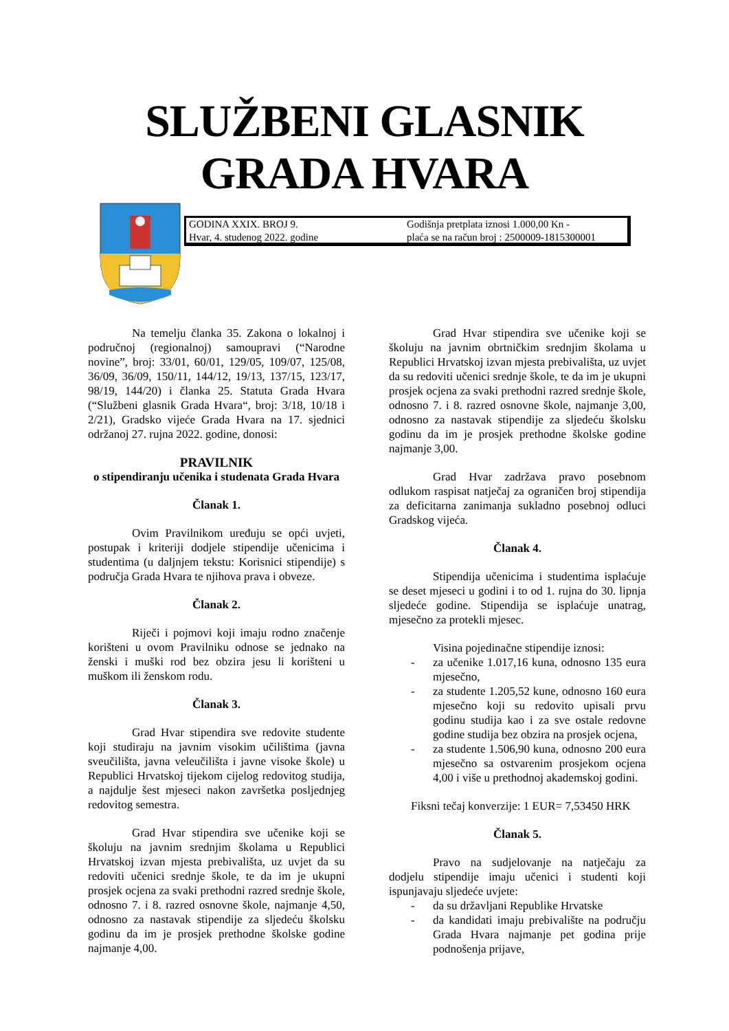SLUŽBENI GLASNIK
GRADA HVARA
GODINA XXIX. BROJ 9.
Hvar, 4. studenog 2022. godine
Godišnja pretplata iznosi 1.000,00 Kn -
plaća se na račun broj : 2500009-1815300001
Na temelju članka 35. Zakona o lokalnoj i područnoj (regionalnoj) samoupravi (“Narodne novine”, broj: 33/01, 60/01, 129/05, 109/07, 125/08, 36/09, 36/09, 150/11, 144/12, 19/13, 137/15, 123/17, 98/19, 144/20) i članka 25. Statuta Grada Hvara (“Službeni glasnik Grada Hvara“, broj: 3/18, 10/18 i 2/21), Gradsko vijeće Grada Hvara na 17. sjednici održanoj 27. rujna 2022. godine, donosi:
PRAVILNIK
o stipendiranju učenika i studenata Grada Hvara
Članak 1.
Ovim Pravilnikom uređuju se opći uvjeti, postupak i kriteriji dodjele stipendije učenicima i studentima (u daljnjem tekstu: Korisnici stipendije) s područja Grada Hvara te njihova prava i obveze.
Članak 2.
Riječi i pojmovi koji imaju rodno značenje korišteni u ovom Pravilniku odnose se jednako na ženski i muški rod bez obzira jesu li korišteni u muškom ili ženskom rodu.
Članak 3.
Grad Hvar stipendira sve redovite studente koji studiraju na javnim visokim učilištima (javna sveučilišta, javna veleučilišta i javne visoke škole) u Republici Hrvatskoj tijekom cijelog redovitog studija, a najdulje šest mjeseci nakon završetka posljednjeg redovitog semestra.
Grad Hvar stipendira sve učenike koji se školuju na javnim srednjim školama u Republici Hrvatskoj izvan mjesta prebivališta, uz uvjet da su redoviti učenici srednje škole, te da im je ukupni prosjek ocjena za svaki prethodni razred srednje škole, odnosno 7. i 8. razred osnovne škole, najmanje 4,50, odnosno za nastavak stipendije za sljedeću školsku godinu da im je prosjek prethodne školske godine najmanje 4,00.
Grad Hvar stipendira sve učenike koji se školuju na javnim obrtničkim srednjim školama u Republici Hrvatskoj izvan mjesta prebivališta, uz uvjet da su redoviti učenici srednje škole, te da im je ukupni prosjek ocjena za svaki prethodni razred srednje škole, odnosno 7. i 8. razred osnovne škole, najmanje 3,00, odnosno za nastavak stipendije za sljedeću školsku godinu da im je prosjek prethodne školske godine najmanje 3,00.
Grad Hvar zadržava pravo posebnom odlukom raspisat natječaj za ograničen broj stipendija za deficitarna zanimanja sukladno posebnoj odluci Gradskog vijeća.
Članak 4.
Stipendija učenicima i studentima isplaćuje se deset mjeseci u godini i to od 1. rujna do 30. lipnja sljedeće godine. Stipendija se isplaćuje unatrag, mjesečno za protekli mjesec.
Visina pojedinačne stipendije iznosi:
- za učenike 1.017,16 kuna, odnosno 135 eura mjesečno,
- za studente 1.205,52 kune, odnosno 160 eura mjesečno koji su redovito upisali prvu godinu studija kao i za sve ostale redovne godine studija bez obzira na prosjek ocjena,
- za studente 1.506,90 kuna, odnosno 200 eura mjesečno sa ostvarenim prosjekom ocjena 4,00 i više u prethodnoj akademskoj godini.
Fiksni tečaj konverzije: 1 EUR= 7,53450 HRK
Članak 5.
Pravo na sudjelovanje na natječaju za dodjelu stipendije imaju učenici i studenti koji ispunjavaju sljedeće uvjete:
- da su državljani Republike Hrvatske
- da kandidati imaju prebivalište na području Grada Hvara najmanje pet godina prije podnošenja prijave,